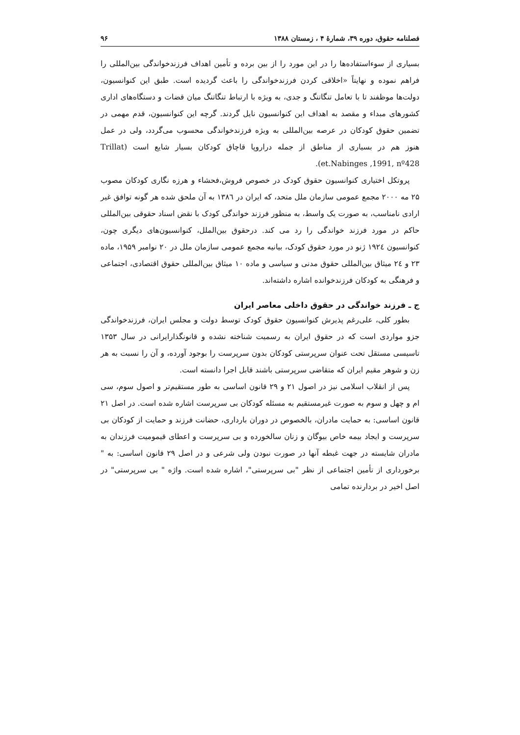فصلنامه حقوق، دوره ۳۹، شمارهٔ ۴ ، زمستان ۱۳۸۸ ۹۶
بسیاری از سوءاستفاده‌ها را در این مورد را از بین برده و تأمین اهداف فرزندخواندگی بین‌المللی را فراهم نموده و نهایتاً «اخلاقی کردن فرزندخواندگی را باعث گردیده است. طبق این کنوانسیون، دولت‌ها موظفند تا با تعامل تنگاتنگ و جدی، به ویژه با ارتباط تنگاتنگ میان قضات و دستگاه‌های اداری کشورهای مبداء و مقصد به اهداف این کنوانسیون نایل گردند. گرچه این کنوانسیون، قدم مهمی در تضمین حقوق کودکان در عرصه بین‌المللی به ویژه فرزندخواندگی محسوب می‌گردد، ولی در عمل هنوز هم در بسیاری از مناطق از جمله دراروپا قاچاق کودکان بسیار شایع است (Trillat et.Nabinges ,1991, nº428).
پروتکل اختیاری کنوانسیون حقوق کودک در خصوص فروش،فحشاء و هرزه نگاری کودکان مصوب ۲۵ مه ۲۰۰۰ مجمع عمومی سازمان ملل متحد، که ایران در ۱۳۸٦ به آن ملحق شده هر گونه توافق غیر ارادی نامناسب، به صورت یک واسط، به منظور فرزند خواندگی کودک با نقض اسناد حقوقی بین‌المللی حاکم در مورد فرزند خواندگی را رد می کند. درحقوق بین‌الملل، کنوانسیون‌های دیگری چون، کنوانسیون ۱۹۲٤ ژنو در مورد حقوق کودک، بیانیه مجمع عمومی سازمان ملل در ۲۰ نوامبر ۱۹۵۹، ماده ۲۳ و ۲٤ میثاق بین‌المللی حقوق مدنی و سیاسی و ماده ۱۰ میثاق بین‌المللی حقوق اقتصادی، اجتماعی و فرهنگی به کودکان فرزندخوانده اشاره داشته‌اند.
ج ـ فرزند خواندگی در حقوق داخلی معاصر ایران
بطور کلی، علی‌رغم پذیرش کنوانسیون حقوق کودک توسط دولت و مجلس ایران، فرزندخواندگی جزو مواردی است که در حقوق ایران به رسمیت شناخته نشده و قانونگذارایرانی در سال ۱۳۵۳ تاسیسی مستقل تحت عنوان سرپرستی کودکان بدون سرپرست را بوجود آورده، و آن را نسبت به هر زن و شوهر مقیم ایران که متقاضی سرپرستی باشند قابل اجرا دانسته است.
پس از انقلاب اسلامی نیز در اصول ۲۱ و ۲۹ قانون اساسی به طور مستقیم‌تر و اصول سوم، سی ام و چهل و سوم به صورت غیرمستقیم به مسئله کودکان بی سرپرست اشاره شده است. در اصل ۲۱ قانون اساسی: به حمایت مادران، بالخصوص در دوران بارداری، حضانت فرزند و حمایت از کودکان بی سرپرست و ایجاد بیمه خاص بیوگان و زنان سالخورده و بی سرپرست و اعطای قیمومیت فرزندان به مادران شایسته در جهت غبطه آنها در صورت نبودن ولی شرعی و در اصل ۲۹ قانون اساسی: به " برخورداری از تأمین اجتماعی از نظر "بی سرپرستی"، اشاره شده است. واژه " بی سرپرستی" در اصل اخیر در بردارنده تمامی